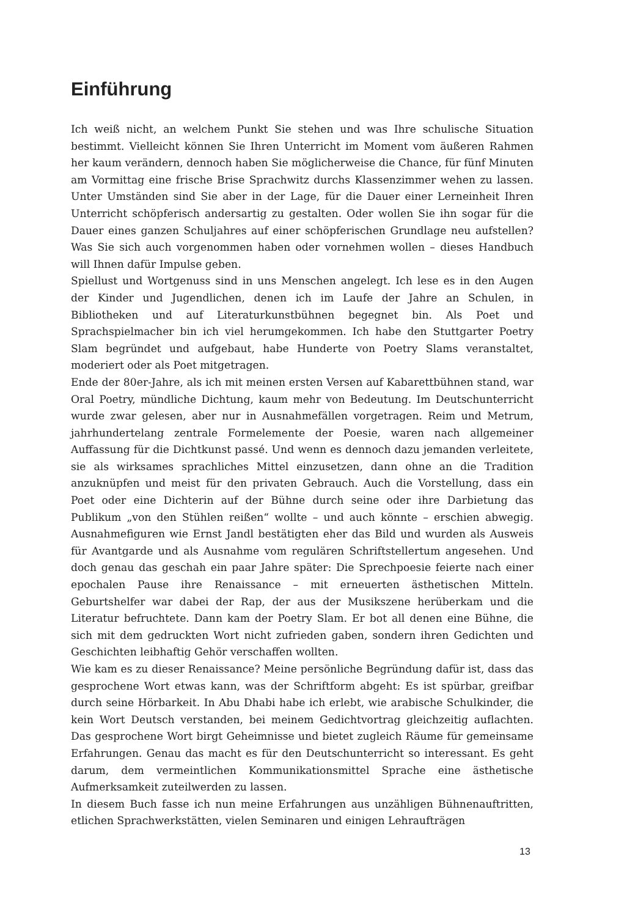Einführung
Ich weiß nicht, an welchem Punkt Sie stehen und was Ihre schulische Situation bestimmt. Vielleicht können Sie Ihren Unterricht im Moment vom äußeren Rahmen her kaum verändern, dennoch haben Sie möglicherweise die Chance, für fünf Minuten am Vormittag eine frische Brise Sprachwitz durchs Klassenzimmer wehen zu lassen. Unter Umständen sind Sie aber in der Lage, für die Dauer einer Lerneinheit Ihren Unterricht schöpferisch andersartig zu gestalten. Oder wollen Sie ihn sogar für die Dauer eines ganzen Schuljahres auf einer schöpferischen Grundlage neu aufstellen? Was Sie sich auch vorgenommen haben oder vornehmen wollen – dieses Handbuch will Ihnen dafür Impulse geben.
Spiellust und Wortgenuss sind in uns Menschen angelegt. Ich lese es in den Augen der Kinder und Jugendlichen, denen ich im Laufe der Jahre an Schulen, in Bibliotheken und auf Literaturkunstbühnen begegnet bin. Als Poet und Sprachspielmacher bin ich viel herumgekommen. Ich habe den Stuttgarter Poetry Slam begründet und aufgebaut, habe Hunderte von Poetry Slams veranstaltet, moderiert oder als Poet mitgetragen.
Ende der 80er-Jahre, als ich mit meinen ersten Versen auf Kabarettbühnen stand, war Oral Poetry, mündliche Dichtung, kaum mehr von Bedeutung. Im Deutschunterricht wurde zwar gelesen, aber nur in Ausnahmefällen vorgetragen. Reim und Metrum, jahrhundertelang zentrale Formelemente der Poesie, waren nach allgemeiner Auffassung für die Dichtkunst passé. Und wenn es dennoch dazu jemanden verleitete, sie als wirksames sprachliches Mittel einzusetzen, dann ohne an die Tradition anzuknüpfen und meist für den privaten Gebrauch. Auch die Vorstellung, dass ein Poet oder eine Dichterin auf der Bühne durch seine oder ihre Darbietung das Publikum „von den Stühlen reißen“ wollte – und auch könnte – erschien abwegig. Ausnahmefiguren wie Ernst Jandl bestätigten eher das Bild und wurden als Ausweis für Avantgarde und als Ausnahme vom regulären Schriftstellertum angesehen. Und doch genau das geschah ein paar Jahre später: Die Sprechpoesie feierte nach einer epochalen Pause ihre Renaissance – mit erneuerten ästhetischen Mitteln. Geburtshelfer war dabei der Rap, der aus der Musikszene herüberkam und die Literatur befruchtete. Dann kam der Poetry Slam. Er bot all denen eine Bühne, die sich mit dem gedruckten Wort nicht zufrieden gaben, sondern ihren Gedichten und Geschichten leibhaftig Gehör verschaffen wollten.
Wie kam es zu dieser Renaissance? Meine persönliche Begründung dafür ist, dass das gesprochene Wort etwas kann, was der Schriftform abgeht: Es ist spürbar, greifbar durch seine Hörbarkeit. In Abu Dhabi habe ich erlebt, wie arabische Schulkinder, die kein Wort Deutsch verstanden, bei meinem Gedichtvortrag gleichzeitig auflachten. Das gesprochene Wort birgt Geheimnisse und bietet zugleich Räume für gemeinsame Erfahrungen. Genau das macht es für den Deutschunterricht so interessant. Es geht darum, dem vermeintlichen Kommunikationsmittel Sprache eine ästhetische Aufmerksamkeit zuteilwerden zu lassen.
In diesem Buch fasse ich nun meine Erfahrungen aus unzähligen Bühnenauftritten, etlichen Sprachwerkstätten, vielen Seminaren und einigen Lehraufträgen
13